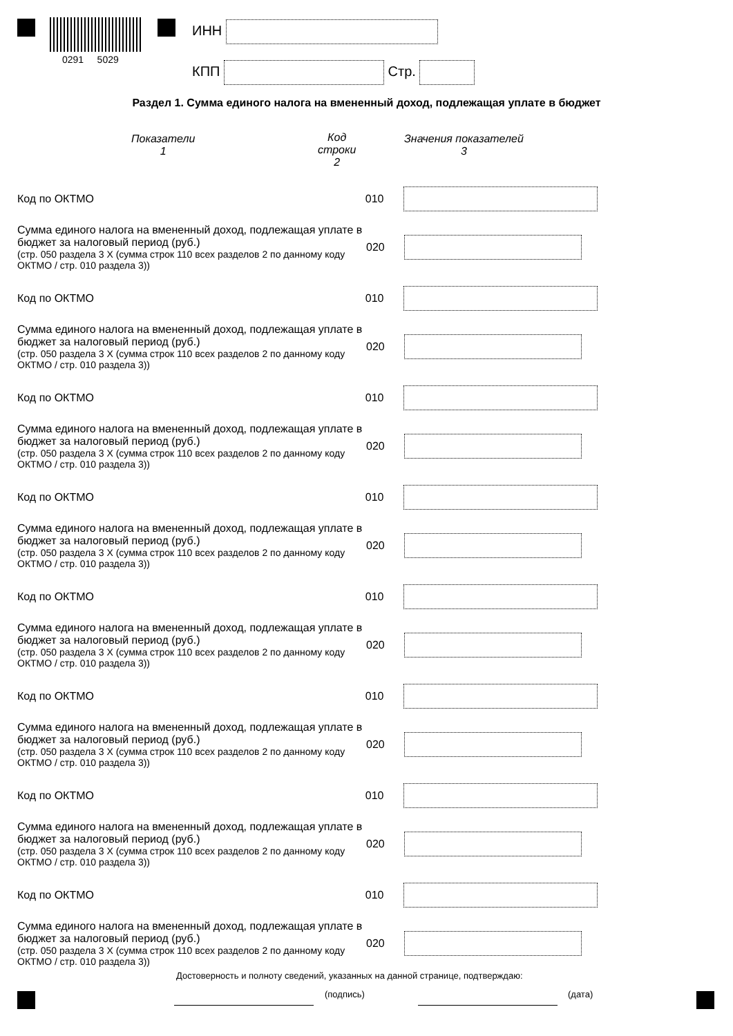0291 5029
ИНН
КПП Стр.
Раздел 1. Сумма единого налога на вмененный доход, подлежащая уплате в бюджет
Показатели
1
Код
строки
2
Значения показателей
3
Код по ОКТМО 010
Сумма единого налога на вмененный доход, подлежащая уплате в бюджет за налоговый период (руб.)
(стр. 050 раздела 3 Х (сумма строк 110 всех разделов 2 по данному коду ОКТМО / стр. 010 раздела 3))
020
Код по ОКТМО 010
Сумма единого налога на вмененный доход, подлежащая уплате в бюджет за налоговый период (руб.)
(стр. 050 раздела 3 Х (сумма строк 110 всех разделов 2 по данному коду ОКТМО / стр. 010 раздела 3))
020
Код по ОКТМО 010
Сумма единого налога на вмененный доход, подлежащая уплате в бюджет за налоговый период (руб.)
(стр. 050 раздела 3 Х (сумма строк 110 всех разделов 2 по данному коду ОКТМО / стр. 010 раздела 3))
020
Код по ОКТМО 010
Сумма единого налога на вмененный доход, подлежащая уплате в бюджет за налоговый период (руб.)
(стр. 050 раздела 3 Х (сумма строк 110 всех разделов 2 по данному коду ОКТМО / стр. 010 раздела 3))
020
Код по ОКТМО 010
Сумма единого налога на вмененный доход, подлежащая уплате в бюджет за налоговый период (руб.)
(стр. 050 раздела 3 Х (сумма строк 110 всех разделов 2 по данному коду ОКТМО / стр. 010 раздела 3))
020
Код по ОКТМО 010
Сумма единого налога на вмененный доход, подлежащая уплате в бюджет за налоговый период (руб.)
(стр. 050 раздела 3 Х (сумма строк 110 всех разделов 2 по данному коду ОКТМО / стр. 010 раздела 3))
020
Код по ОКТМО 010
Сумма единого налога на вмененный доход, подлежащая уплате в бюджет за налоговый период (руб.)
(стр. 050 раздела 3 Х (сумма строк 110 всех разделов 2 по данному коду ОКТМО / стр. 010 раздела 3))
020
Код по ОКТМО 010
Сумма единого налога на вмененный доход, подлежащая уплате в бюджет за налоговый период (руб.)
(стр. 050 раздела 3 Х (сумма строк 110 всех разделов 2 по данному коду ОКТМО / стр. 010 раздела 3))
020
Достоверность и полноту сведений, указанных на данной странице, подтверждаю:
(подпись) (дата)